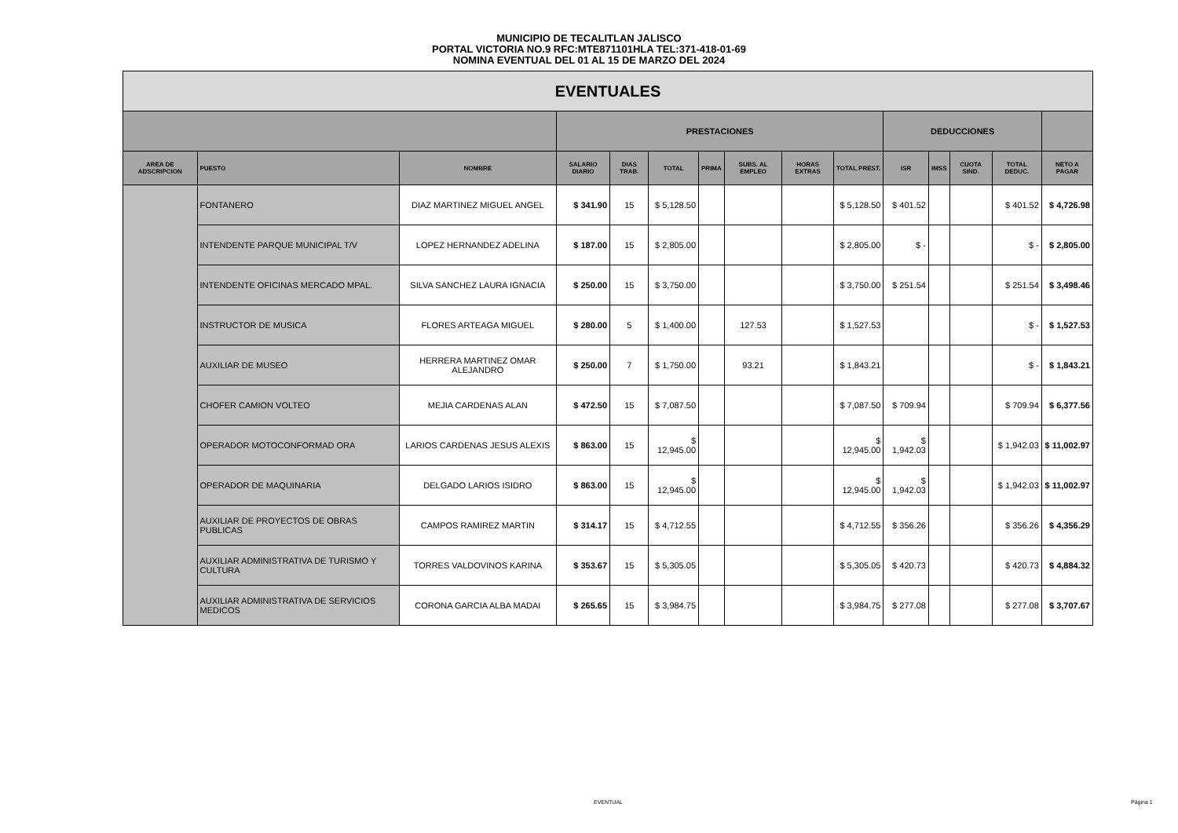MUNICIPIO DE TECALITLAN JALISCO
PORTAL VICTORIA NO.9 RFC:MTE871101HLA TEL:371-418-01-69
NOMINA EVENTUAL DEL 01 AL 15 DE MARZO DEL 2024
| EVENTUALES | | | | | | | | | | | | | | |
| --- | --- | --- | --- | --- | --- | --- | --- | --- | --- | --- | --- | --- | --- | --- |
| | | | PRESTACIONES | | | | | | | DEDUCCIONES | | | | |
| AREA DE ADSCRIPCION | PUESTO | NOMBRE | SALARIO DIARIO | DIAS TRAB. | TOTAL | PRIMA | SUBS. AL EMPLEO | HORAS EXTRAS | TOTAL PREST. | ISR | IMSS | CUOTA SIND. | TOTAL DEDUC. | NETO A PAGAR |
| | FONTANERO | DIAZ MARTINEZ MIGUEL ANGEL | $ 341.90 | 15 | $ 5,128.50 | | | | $ 5,128.50 | $ 401.52 | | | $ 401.52 | $ 4,726.98 |
| | INTENDENTE PARQUE MUNICIPAL T/V | LOPEZ HERNANDEZ ADELINA | $ 187.00 | 15 | $ 2,805.00 | | | | $ 2,805.00 | $ - | | | $ - | $ 2,805.00 |
| | INTENDENTE OFICINAS MERCADO MPAL. | SILVA SANCHEZ LAURA IGNACIA | $ 250.00 | 15 | $ 3,750.00 | | | | $ 3,750.00 | $ 251.54 | | | $ 251.54 | $ 3,498.46 |
| | INSTRUCTOR DE MUSICA | FLORES ARTEAGA MIGUEL | $ 280.00 | 5 | $ 1,400.00 | | 127.53 | | $ 1,527.53 | | | | $ - | $ 1,527.53 |
| | AUXILIAR DE MUSEO | HERRERA MARTINEZ OMAR ALEJANDRO | $ 250.00 | 7 | $ 1,750.00 | | 93.21 | | $ 1,843.21 | | | | $ - | $ 1,843.21 |
| | CHOFER CAMION VOLTEO | MEJIA CARDENAS ALAN | $ 472.50 | 15 | $ 7,087.50 | | | | $ 7,087.50 | $ 709.94 | | | $ 709.94 | $ 6,377.56 |
| | OPERADOR MOTOCONFORMAD ORA | LARIOS CARDENAS JESUS ALEXIS | $ 863.00 | 15 | $ 12,945.00 | | | | $ 12,945.00 | $ 1,942.03 | | | $ 1,942.03 | $ 11,002.97 |
| | OPERADOR DE MAQUINARIA | DELGADO LARIOS ISIDRO | $ 863.00 | 15 | $ 12,945.00 | | | | $ 12,945.00 | $ 1,942.03 | | | $ 1,942.03 | $ 11,002.97 |
| | AUXILIAR DE PROYECTOS DE OBRAS PUBLICAS | CAMPOS RAMIREZ MARTIN | $ 314.17 | 15 | $ 4,712.55 | | | | $ 4,712.55 | $ 356.26 | | | $ 356.26 | $ 4,356.29 |
| | AUXILIAR ADMINISTRATIVA DE TURISMO Y CULTURA | TORRES VALDOVINOS KARINA | $ 353.67 | 15 | $ 5,305.05 | | | | $ 5,305.05 | $ 420.73 | | | $ 420.73 | $ 4,884.32 |
| | AUXILIAR ADMINISTRATIVA DE SERVICIOS MEDICOS | CORONA GARCIA ALBA MADAI | $ 265.65 | 15 | $ 3,984.75 | | | | $ 3,984.75 | $ 277.08 | | | $ 277.08 | $ 3,707.67 |
EVENTUAL Página 1